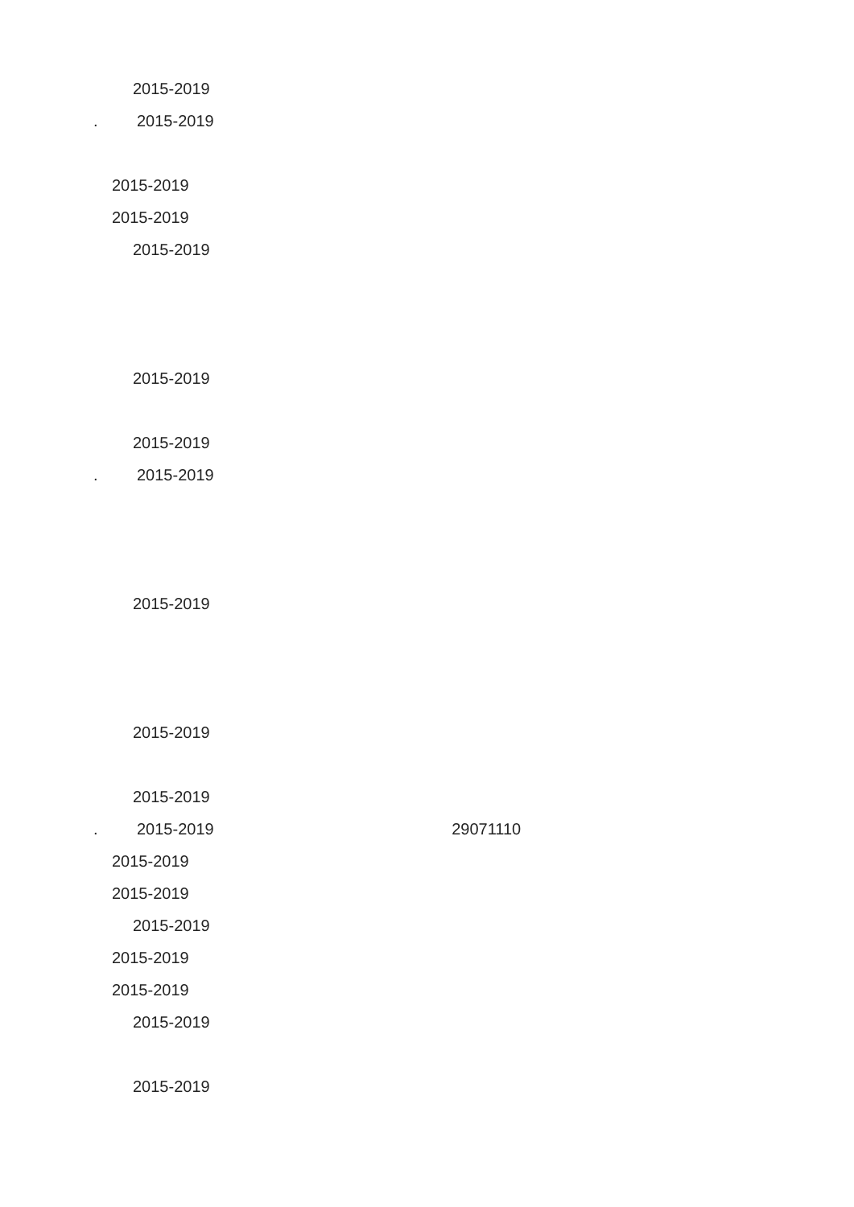2015-2019
. 2015-2019
2015-2019
2015-2019
2015-2019
2015-2019
2015-2019
. 2015-2019
2015-2019
2015-2019
2015-2019
. 2015-2019 29071110
2015-2019
2015-2019
2015-2019
2015-2019
2015-2019
2015-2019
2015-2019